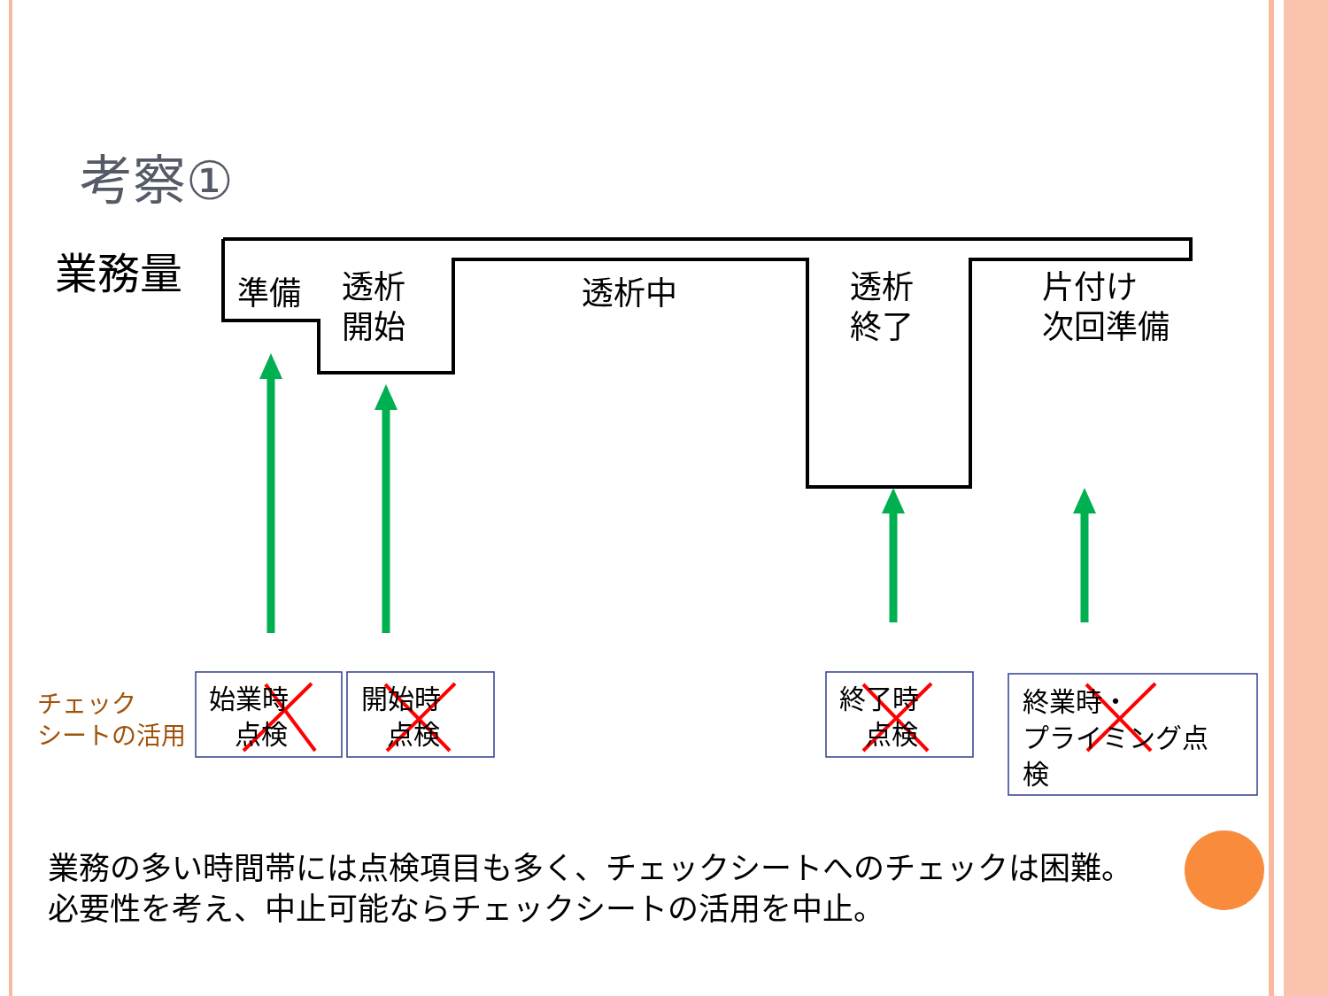考察①
業務量 準備
透析
開始
透析中
透析
終了
片付け
次回準備
チェック
シートの活用
始業時
点検
開始時
点検
終了時
点検
終業時・
プライミング点
検
業務の多い時間帯には点検項目も多く、チェックシートへのチェックは困難。
必要性を考え、中止可能ならチェックシートの活用を中止。